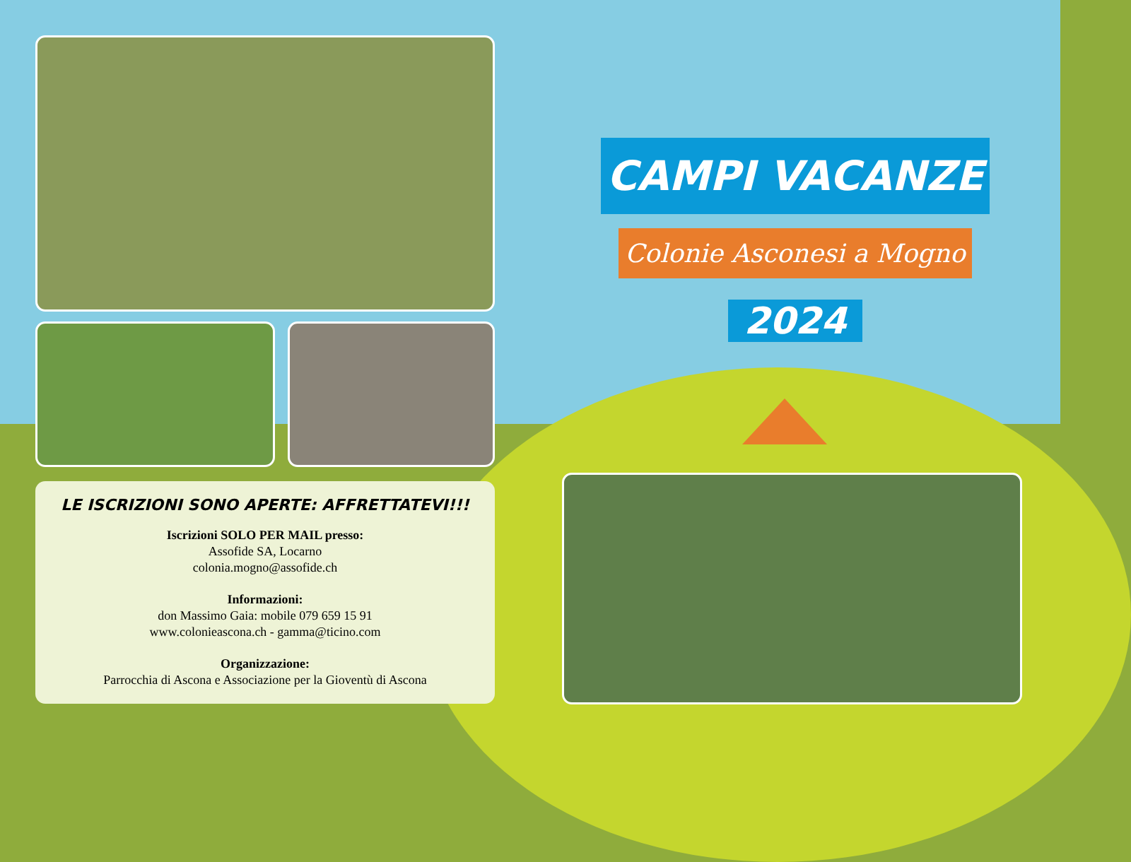LE ISCRIZIONI SONO APERTE: AFFRETTATEVI!!!
Iscrizioni SOLO PER MAIL presso:
Assofide SA, Locarno
colonia.mogno@assofide.ch
Informazioni:
don Massimo Gaia: mobile 079 659 15 91
www.colonieascona.ch - gamma@ticino.com
Organizzazione:
Parrocchia di Ascona e Associazione per la Gioventù di Ascona
CAMPI VACANZE
Colonie Asconesi a Mogno
2024